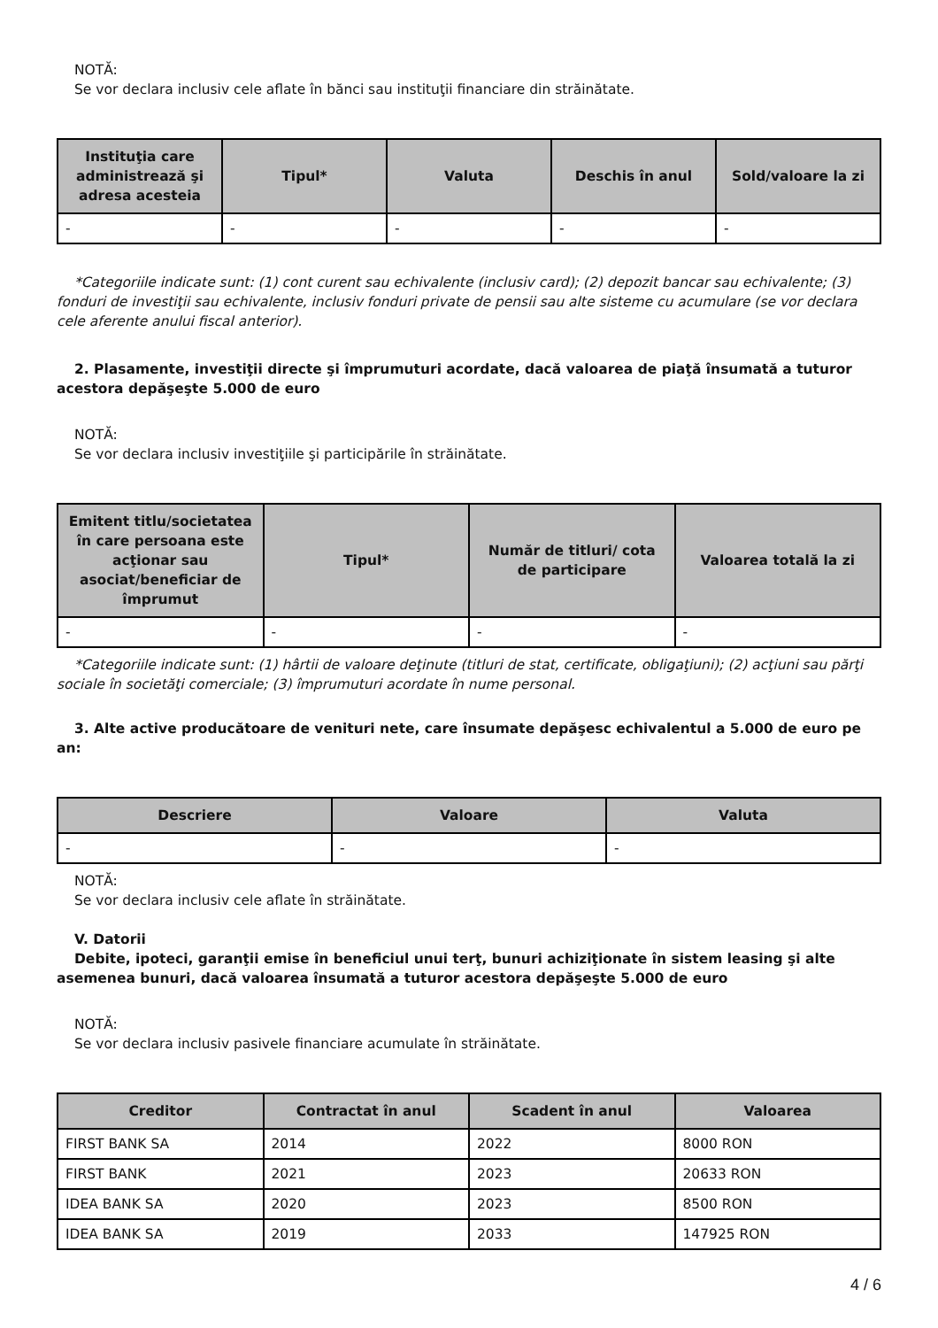NOTĂ:
Se vor declara inclusiv cele aflate în bănci sau instituţii financiare din străinătate.
| Instituţia care administrează şi adresa acesteia | Tipul* | Valuta | Deschis în anul | Sold/valoare la zi |
| --- | --- | --- | --- | --- |
| - | - | - | - | - |
*Categoriile indicate sunt: (1) cont curent sau echivalente (inclusiv card); (2) depozit bancar sau echivalente; (3) fonduri de investiţii sau echivalente, inclusiv fonduri private de pensii sau alte sisteme cu acumulare (se vor declara cele aferente anului fiscal anterior).
2. Plasamente, investiţii directe şi împrumuturi acordate, dacă valoarea de piaţă însumată a tuturor acestora depăşeşte 5.000 de euro
NOTĂ:
Se vor declara inclusiv investiţiile şi participările în străinătate.
| Emitent titlu/societatea în care persoana este acţionar sau asociat/beneficiar de împrumut | Tipul* | Număr de titluri/ cota de participare | Valoarea totală la zi |
| --- | --- | --- | --- |
| - | - | - | - |
*Categoriile indicate sunt: (1) hârtii de valoare deţinute (titluri de stat, certificate, obligaţiuni); (2) acţiuni sau părţi sociale în societăţi comerciale; (3) împrumuturi acordate în nume personal.
3. Alte active producătoare de venituri nete, care însumate depăşesc echivalentul a 5.000 de euro pe an:
| Descriere | Valoare | Valuta |
| --- | --- | --- |
| - | - | - |
NOTĂ:
Se vor declara inclusiv cele aflate în străinătate.
V. Datorii
Debite, ipoteci, garanţii emise în beneficiul unui terţ, bunuri achiziţionate în sistem leasing şi alte asemenea bunuri, dacă valoarea însumată a tuturor acestora depăşeşte 5.000 de euro
NOTĂ:
Se vor declara inclusiv pasivele financiare acumulate în străinătate.
| Creditor | Contractat în anul | Scadent în anul | Valoarea |
| --- | --- | --- | --- |
| FIRST BANK SA | 2014 | 2022 | 8000 RON |
| FIRST BANK | 2021 | 2023 | 20633 RON |
| IDEA BANK SA | 2020 | 2023 | 8500 RON |
| IDEA BANK SA | 2019 | 2033 | 147925 RON |
4 / 6